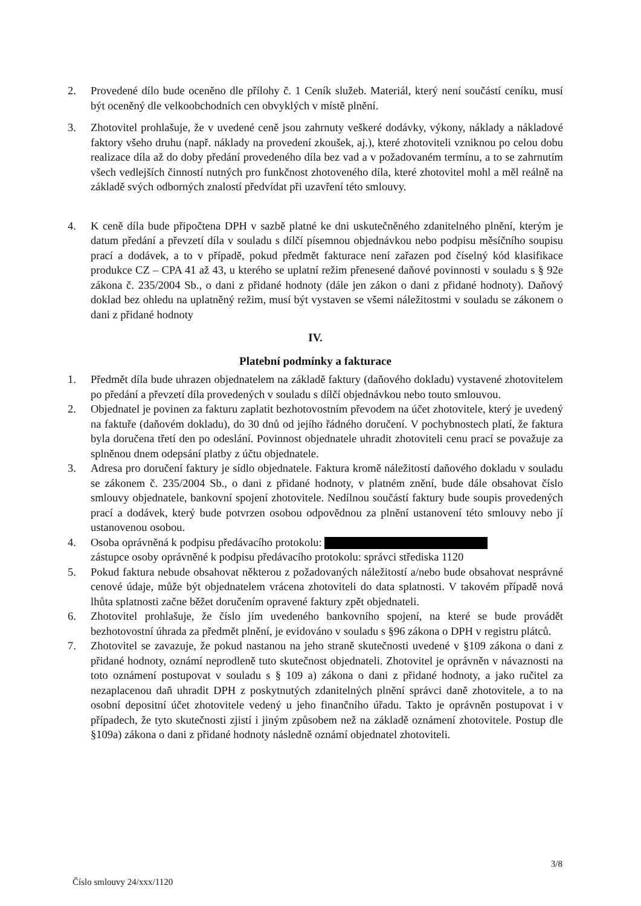2. Provedené dílo bude oceněno dle přílohy č. 1 Ceník služeb. Materiál, který není součástí ceníku, musí být oceněný dle velkoobchodních cen obvyklých v místě plnění.
3. Zhotovitel prohlašuje, že v uvedené ceně jsou zahrnuty veškeré dodávky, výkony, náklady a nákladové faktory všeho druhu (např. náklady na provedení zkoušek, aj.), které zhotoviteli vzniknou po celou dobu realizace díla až do doby předání provedeného díla bez vad a v požadovaném termínu, a to se zahrnutím všech vedlejších činností nutných pro funkčnost zhotoveného díla, které zhotovitel mohl a měl reálně na základě svých odborných znalostí předvídat při uzavření této smlouvy.
4. K ceně díla bude připočtena DPH v sazbě platné ke dni uskutečněného zdanitelného plnění, kterým je datum předání a převzetí díla v souladu s dílčí písemnou objednávkou nebo podpisu měsíčního soupisu prací a dodávek, a to v případě, pokud předmět fakturace není zařazen pod číselný kód klasifikace produkce CZ – CPA 41 až 43, u kterého se uplatní režim přenesené daňové povinnosti v souladu s § 92e zákona č. 235/2004 Sb., o dani z přidané hodnoty (dále jen zákon o dani z přidané hodnoty). Daňový doklad bez ohledu na uplatněný režim, musí být vystaven se všemi náležitostmi v souladu se zákonem o dani z přidané hodnoty
IV.
Platební podmínky a fakturace
1. Předmět díla bude uhrazen objednatelem na základě faktury (daňového dokladu) vystavené zhotovitelem po předání a převzetí díla provedených v souladu s dílčí objednávkou nebo touto smlouvou.
2. Objednatel je povinen za fakturu zaplatit bezhotovostním převodem na účet zhotovitele, který je uvedený na faktuře (daňovém dokladu), do 30 dnů od jejího řádného doručení. V pochybnostech platí, že faktura byla doručena třetí den po odeslání. Povinnost objednatele uhradit zhotoviteli cenu prací se považuje za splněnou dnem odepsání platby z účtu objednatele.
3. Adresa pro doručení faktury je sídlo objednatele. Faktura kromě náležitostí daňového dokladu v souladu se zákonem č. 235/2004 Sb., o dani z přidané hodnoty, v platném znění, bude dále obsahovat číslo smlouvy objednatele, bankovní spojení zhotovitele. Nedílnou součástí faktury bude soupis provedených prací a dodávek, který bude potvrzen osobou odpovědnou za plnění ustanovení této smlouvy nebo jí ustanovenou osobou.
4. Osoba oprávněná k podpisu předávacího protokolu:
zástupce osoby oprávněné k podpisu předávacího protokolu: správci střediska 1120
5. Pokud faktura nebude obsahovat některou z požadovaných náležitostí a/nebo bude obsahovat nesprávné cenové údaje, může být objednatelem vrácena zhotoviteli do data splatnosti. V takovém případě nová lhůta splatnosti začne běžet doručením opravené faktury zpět objednateli.
6. Zhotovitel prohlašuje, že číslo jím uvedeného bankovního spojení, na které se bude provádět bezhotovostní úhrada za předmět plnění, je evidováno v souladu s §96 zákona o DPH v registru plátců.
7. Zhotovitel se zavazuje, že pokud nastanou na jeho straně skutečnosti uvedené v §109 zákona o dani z přidané hodnoty, oznámí neprodleně tuto skutečnost objednateli. Zhotovitel je oprávněn v návaznosti na toto oznámení postupovat v souladu s § 109 a) zákona o dani z přidané hodnoty, a jako ručitel za nezaplacenou daň uhradit DPH z poskytnutých zdanitelných plnění správci daně zhotovitele, a to na osobní depositní účet zhotovitele vedený u jeho finančního úřadu. Takto je oprávněn postupovat i v případech, že tyto skutečnosti zjistí i jiným způsobem než na základě oznámení zhotovitele. Postup dle §109a) zákona o dani z přidané hodnoty následně oznámí objednatel zhotoviteli.
3/8
Číslo smlouvy 24/xxx/1120